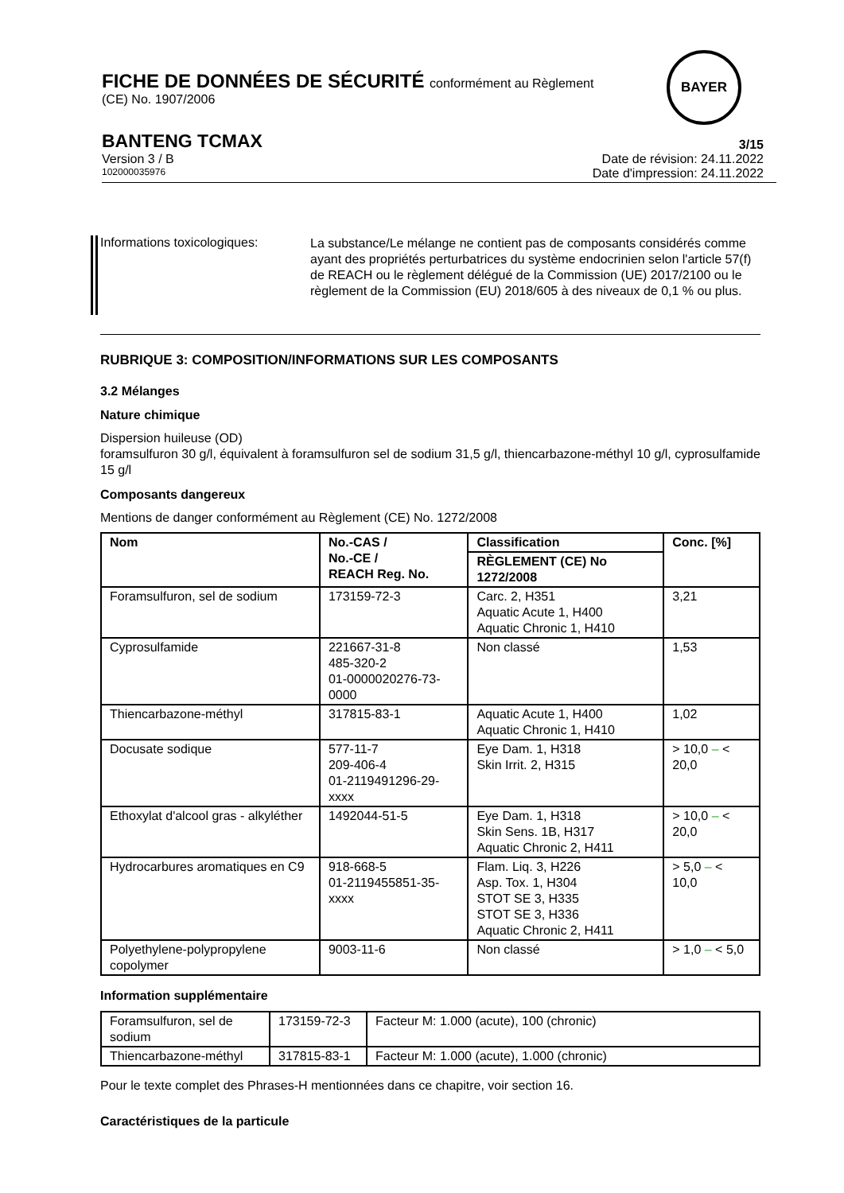FICHE DE DONNÉES DE SÉCURITÉ conformément au Règlement
(CE) No. 1907/2006
BANTENG TCMAX 3/15
Version 3 / B Date de révision: 24.11.2022
102000035976 Date d'impression: 24.11.2022
BAYER
Informations toxicologiques:
La substance/Le mélange ne contient pas de composants considérés comme ayant des propriétés perturbatrices du système endocrinien selon l'article 57(f) de REACH ou le règlement délégué de la Commission (UE) 2017/2100 ou le règlement de la Commission (EU) 2018/605 à des niveaux de 0,1 % ou plus.
RUBRIQUE 3: COMPOSITION/INFORMATIONS SUR LES COMPOSANTS
3.2 Mélanges
Nature chimique
Dispersion huileuse (OD)
foramsulfuron 30 g/l, équivalent à foramsulfuron sel de sodium 31,5 g/l, thiencarbazone-méthyl 10 g/l, cyprosulfamide 15 g/l
Composants dangereux
Mentions de danger conformément au Règlement (CE) No. 1272/2008
| Nom | No.-CAS / No.-CE / REACH Reg. No. | Classification | Conc. [%] |
| --- | --- | --- | --- |
| | | RÈGLEMENT (CE) No 1272/2008 | |
| Foramsulfuron, sel de sodium | 173159-72-3 | Carc. 2, H351 Aquatic Acute 1, H400 Aquatic Chronic 1, H410 | 3,21 |
| Cyprosulfamide | 221667-31-8 485-320-2 01-0000020276-73-0000 | Non classé | 1,53 |
| Thiencarbazone-méthyl | 317815-83-1 | Aquatic Acute 1, H400 Aquatic Chronic 1, H410 | 1,02 |
| Docusate sodique | 577-11-7 209-406-4 01-2119491296-29-xxxx | Eye Dam. 1, H318 Skin Irrit. 2, H315 | > 10,0 – < 20,0 |
| Ethoxylat d'alcool gras - alkyléther | 1492044-51-5 | Eye Dam. 1, H318 Skin Sens. 1B, H317 Aquatic Chronic 2, H411 | > 10,0 – < 20,0 |
| Hydrocarbures aromatiques en C9 | 918-668-5 01-2119455851-35-xxxx | Flam. Liq. 3, H226 Asp. Tox. 1, H304 STOT SE 3, H335 STOT SE 3, H336 Aquatic Chronic 2, H411 | > 5,0 – < 10,0 |
| Polyethylene-polypropylene copolymer | 9003-11-6 | Non classé | > 1,0 – < 5,0 |
Information supplémentaire
| Foramsulfuron, sel de sodium | 173159-72-3 | Facteur M: 1.000 (acute), 100 (chronic) |
| Thiencarbazone-méthyl | 317815-83-1 | Facteur M: 1.000 (acute), 1.000 (chronic) |
Pour le texte complet des Phrases-H mentionnées dans ce chapitre, voir section 16.
Caractéristiques de la particule